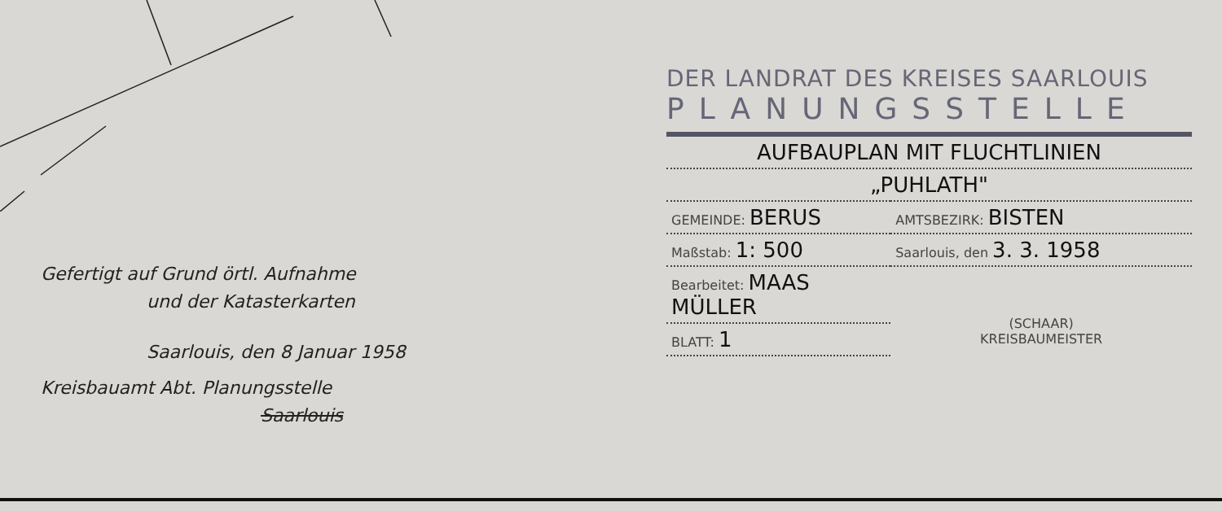Gefertigt auf Grund örtl. Aufnahme
und der Katasterkarten
Saarlouis, den 8 Januar 1958
Kreisbauamt Abt. Planungsstelle
Saarlouis
DER LANDRAT DES KREISES SAARLOUIS
PLANUNGSSTELLE
| AUFBAUPLAN MIT FLUCHTLINIEN | |
| „PUHLATH" | |
| GEMEINDE: BERUS | AMTSBEZIRK: BISTEN |
| Maßstab: 1: 500 | Saarlouis, den 3. 3. 1958 |
| Bearbeitet: MAAS MÜLLER | (SCHAAR) KREISBAUMEISTER |
| BLATT: 1 | |